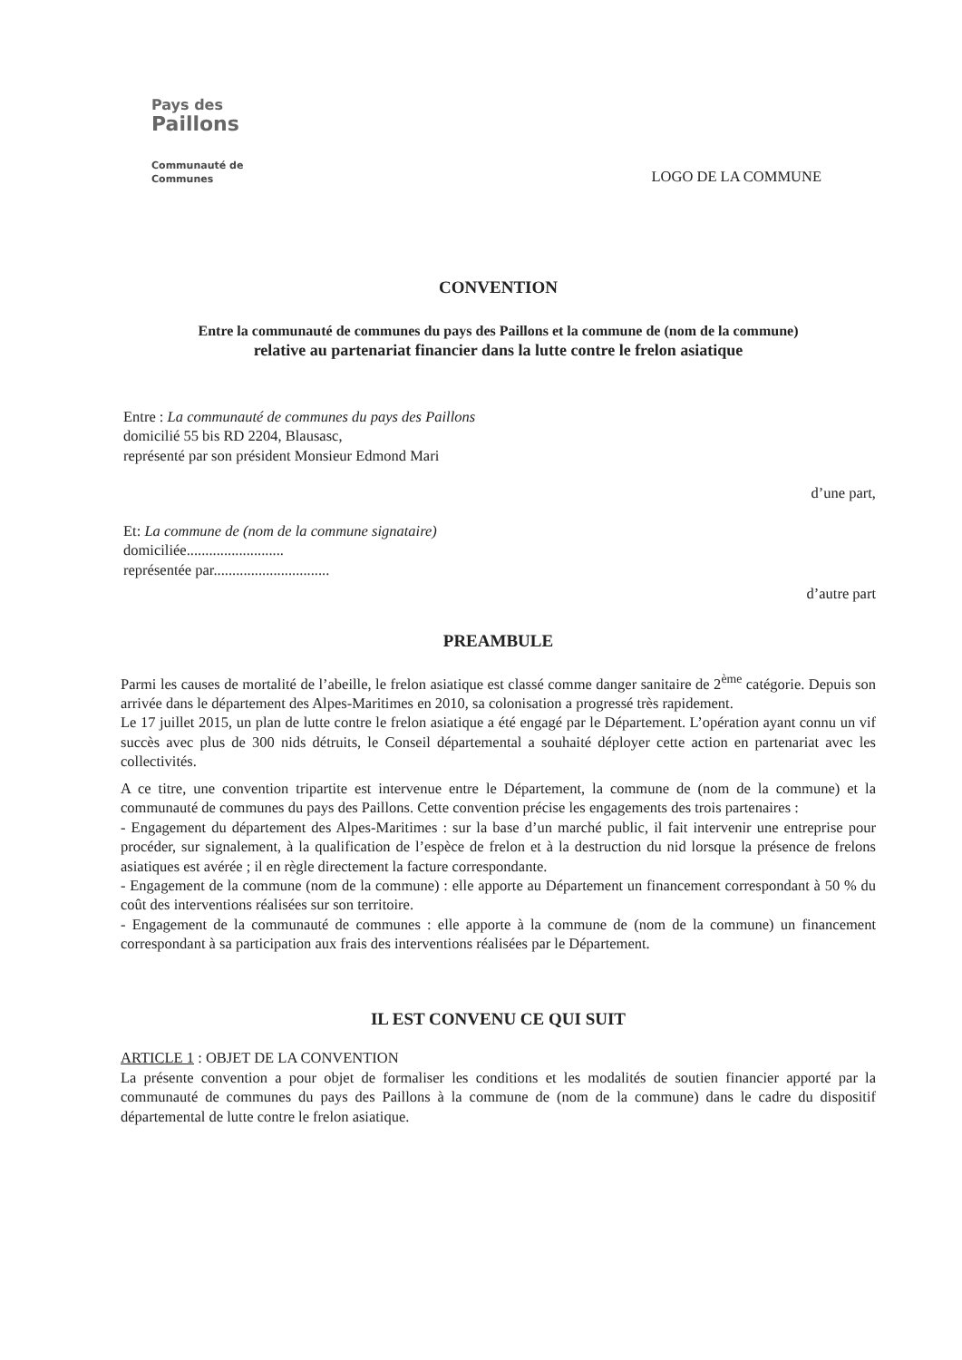Pays des
Paillons
Communauté de Communes
LOGO DE LA COMMUNE
CONVENTION
Entre la communauté de communes du pays des Paillons et la commune de (nom de la commune)
relative au partenariat financier dans la lutte contre le frelon asiatique
Entre : La communauté de communes du pays des Paillons
domicilié 55 bis RD 2204, Blausasc,
représenté par son président Monsieur Edmond Mari
d’une part,
Et: La commune de (nom de la commune signataire)
domiciliée..........................
représentée par...............................
d’autre part
PREAMBULE
Parmi les causes de mortalité de l’abeille, le frelon asiatique est classé comme danger sanitaire de 2<sup>ème</sup> catégorie. Depuis son arrivée dans le département des Alpes-Maritimes en 2010, sa colonisation a progressé très rapidement.
Le 17 juillet 2015, un plan de lutte contre le frelon asiatique a été engagé par le Département. L’opération ayant connu un vif succès avec plus de 300 nids détruits, le Conseil départemental a souhaité déployer cette action en partenariat avec les collectivités.
A ce titre, une convention tripartite est intervenue entre le Département, la commune de (nom de la commune) et la communauté de communes du pays des Paillons. Cette convention précise les engagements des trois partenaires :
- Engagement du département des Alpes-Maritimes : sur la base d’un marché public, il fait intervenir une entreprise pour procéder, sur signalement, à la qualification de l’espèce de frelon et à la destruction du nid lorsque la présence de frelons asiatiques est avérée ; il en règle directement la facture correspondante.
- Engagement de la commune (nom de la commune) : elle apporte au Département un financement correspondant à 50 % du coût des interventions réalisées sur son territoire.
- Engagement de la communauté de communes : elle apporte à la commune de (nom de la commune) un financement correspondant à sa participation aux frais des interventions réalisées par le Département.
IL EST CONVENU CE QUI SUIT
ARTICLE 1 : OBJET DE LA CONVENTION
La présente convention a pour objet de formaliser les conditions et les modalités de soutien financier apporté par la communauté de communes du pays des Paillons à la commune de (nom de la commune) dans le cadre du dispositif départemental de lutte contre le frelon asiatique.